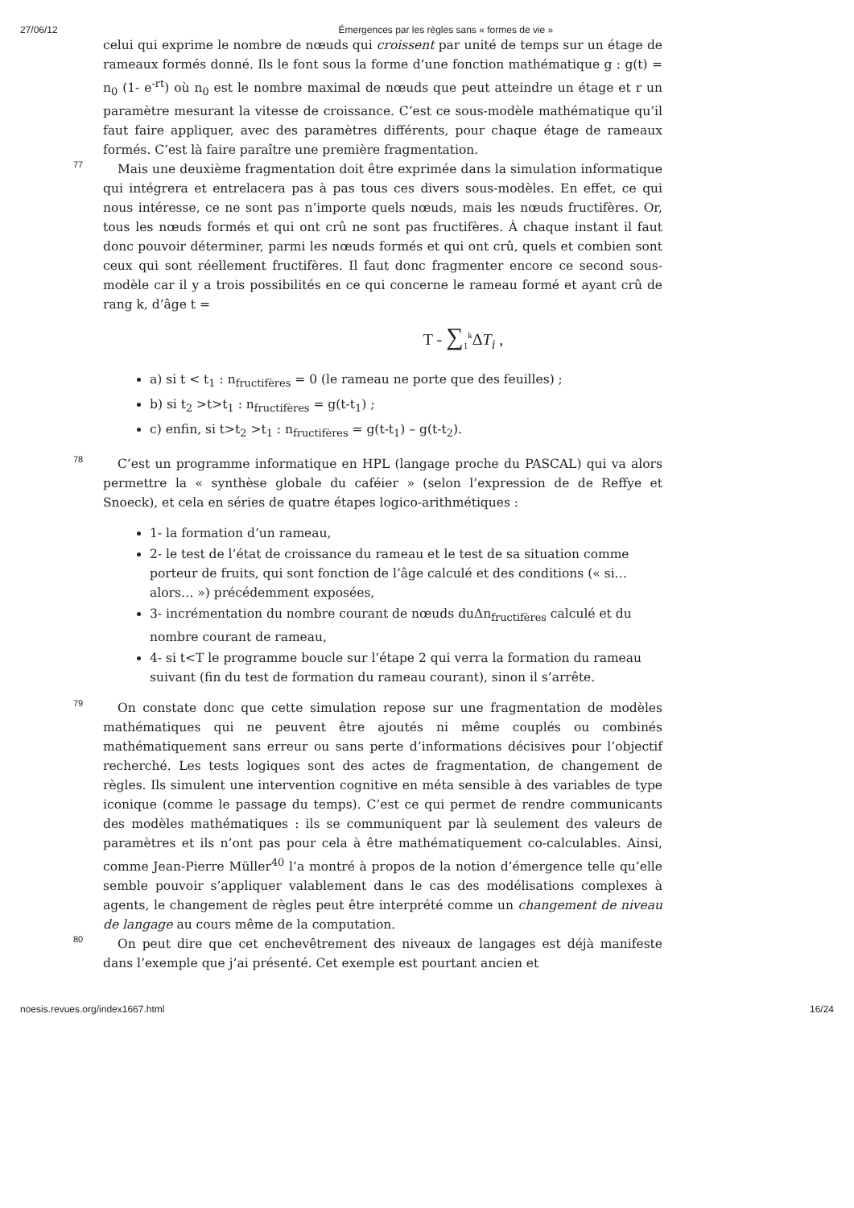27/06/12 Émergences par les règles sans « formes de vie »
celui qui exprime le nombre de nœuds qui croissent par unité de temps sur un étage de rameaux formés donné. Ils le font sous la forme d’une fonction mathématique g : g(t) = n<sub>0</sub> (1- e<sup>-rt</sup>) où n<sub>0</sub> est le nombre maximal de nœuds que peut atteindre un étage et r un paramètre mesurant la vitesse de croissance. C’est ce sous-modèle mathématique qu’il faut faire appliquer, avec des paramètres différents, pour chaque étage de rameaux formés. C’est là faire paraître une première fragmentation.
77
Mais une deuxième fragmentation doit être exprimée dans la simulation informatique qui intégrera et entrelacera pas à pas tous ces divers sous-modèles. En effet, ce qui nous intéresse, ce ne sont pas n’importe quels nœuds, mais les nœuds fructifères. Or, tous les nœuds formés et qui ont crû ne sont pas fructifères. À chaque instant il faut donc pouvoir déterminer, parmi les nœuds formés et qui ont crû, quels et combien sont ceux qui sont réellement fructifères. Il faut donc fragmenter encore ce second sous-modèle car il y a trois possibilités en ce qui concerne le rameau formé et ayant crû de rang k, d’âge t =
T - ∑<sub>1</sub><sup>k</sup>ΔT<sub>i</sub> ,
a) si t < t<sub>1</sub> : n<sub>fructifères</sub> = 0 (le rameau ne porte que des feuilles) ;
b) si t<sub>2</sub> >t>t<sub>1</sub> : n<sub>fructifères</sub> = g(t-t<sub>1</sub>) ;
c) enfin, si t>t<sub>2</sub> >t<sub>1</sub> : n<sub>fructifères</sub> = g(t-t<sub>1</sub>) – g(t-t<sub>2</sub>).
78
C’est un programme informatique en HPL (langage proche du PASCAL) qui va alors permettre la « synthèse globale du caféier » (selon l’expression de de Reffye et Snoeck), et cela en séries de quatre étapes logico-arithmétiques :
1- la formation d’un rameau,
2- le test de l’état de croissance du rameau et le test de sa situation comme porteur de fruits, qui sont fonction de l’âge calculé et des conditions (« si… alors… ») précédemment exposées,
3- incrémentation du nombre courant de nœuds duΔn<sub>fructifères</sub> calculé et du nombre courant de rameau,
4- si t<T le programme boucle sur l’étape 2 qui verra la formation du rameau suivant (fin du test de formation du rameau courant), sinon il s’arrête.
79
On constate donc que cette simulation repose sur une fragmentation de modèles mathématiques qui ne peuvent être ajoutés ni même couplés ou combinés mathématiquement sans erreur ou sans perte d’informations décisives pour l’objectif recherché. Les tests logiques sont des actes de fragmentation, de changement de règles. Ils simulent une intervention cognitive en méta sensible à des variables de type iconique (comme le passage du temps). C’est ce qui permet de rendre communicants des modèles mathématiques : ils se communiquent par là seulement des valeurs de paramètres et ils n’ont pas pour cela à être mathématiquement co-calculables. Ainsi, comme Jean-Pierre Müller<sup>40</sup> l’a montré à propos de la notion d’émergence telle qu’elle semble pouvoir s’appliquer valablement dans le cas des modélisations complexes à agents, le changement de règles peut être interprété comme un changement de niveau de langage au cours même de la computation.
80
On peut dire que cet enchevêtrement des niveaux de langages est déjà manifeste dans l’exemple que j’ai présenté. Cet exemple est pourtant ancien et
noesis.revues.org/index1667.html 16/24